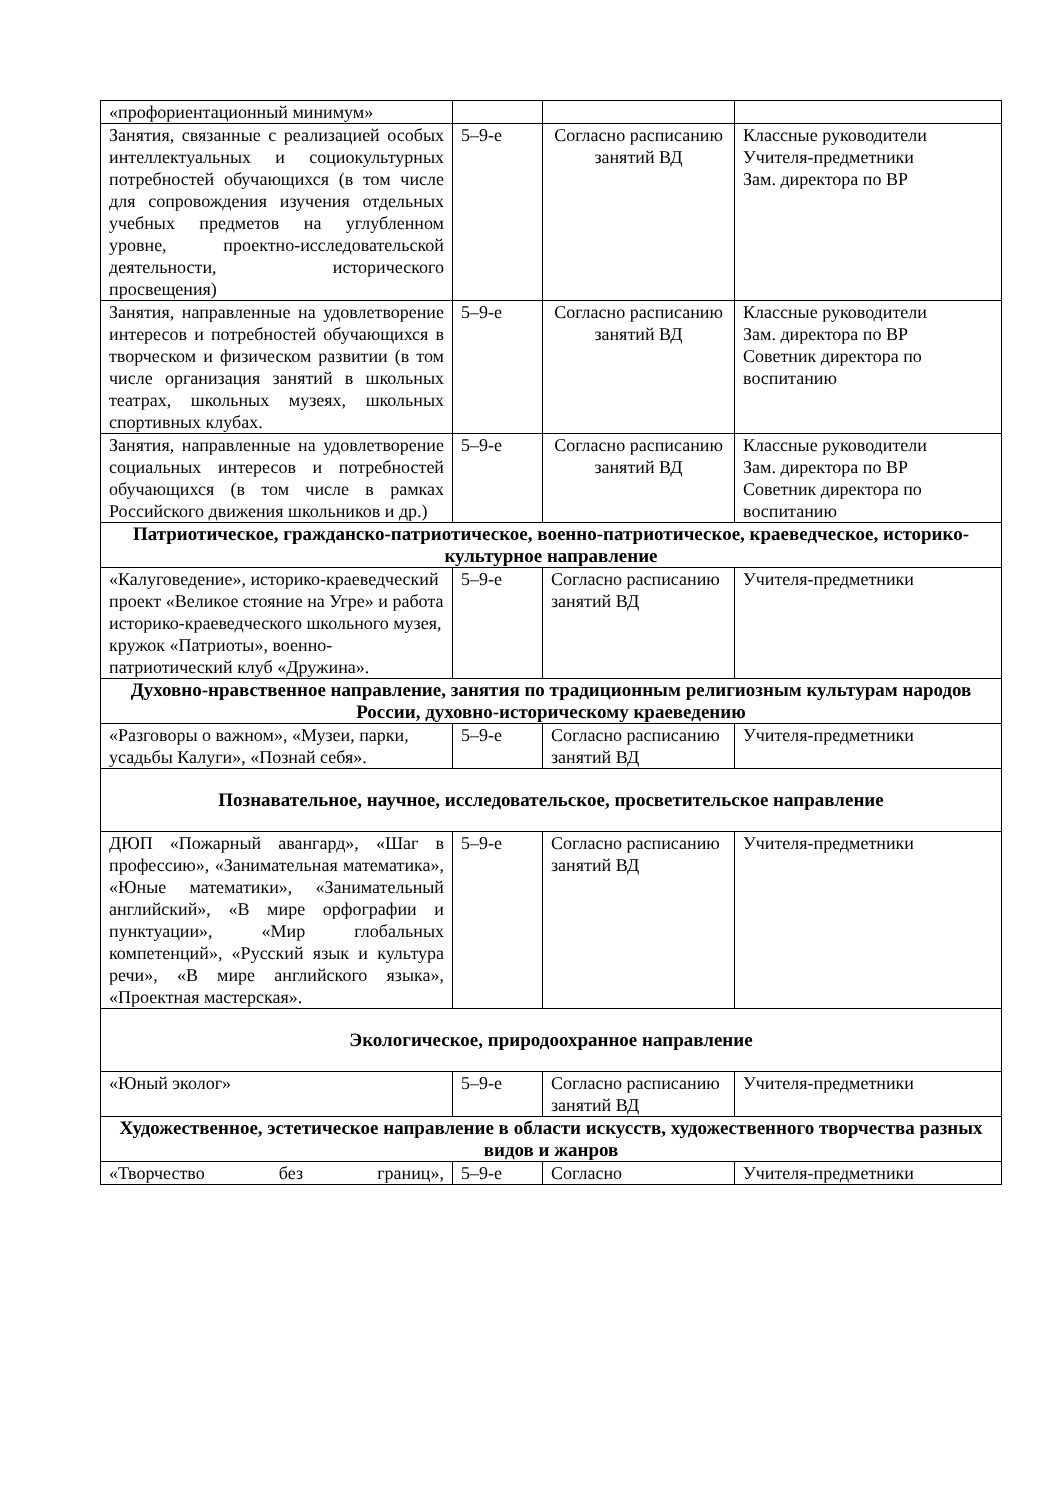| «профориентационный минимум» | | | |
| Занятия, связанные с реализацией особых интеллектуальных и социокультурных потребностей обучающихся (в том числе для сопровождения изучения отдельных учебных предметов на углубленном уровне, проектно-исследовательской деятельности, исторического просвещения) | 5–9-е | Согласно расписанию занятий ВД | Классные руководители Учителя-предметники Зам. директора по ВР |
| Занятия, направленные на удовлетворение интересов и потребностей обучающихся в творческом и физическом развитии (в том числе организация занятий в школьных театрах, школьных музеях, школьных спортивных клубах. | 5–9-е | Согласно расписанию занятий ВД | Классные руководители Зам. директора по ВР Советник директора по воспитанию |
| Занятия, направленные на удовлетворение социальных интересов и потребностей обучающихся (в том числе в рамках Российского движения школьников и др.) | 5–9-е | Согласно расписанию занятий ВД | Классные руководители Зам. директора по ВР Советник директора по воспитанию |
| Патриотическое, гражданско-патриотическое, военно-патриотическое, краеведческое, историко-культурное направление | | | |
| «Калуговедение», историко-краеведческий проект «Великое стояние на Угре» и работа историко-краеведческого школьного музея, кружок «Патриоты», военно-патриотический клуб «Дружина». | 5–9-е | Согласно расписанию занятий ВД | Учителя-предметники |
| Духовно-нравственное направление, занятия по традиционным религиозным культурам народов России, духовно-историческому краеведению | | | |
| «Разговоры о важном», «Музеи, парки, усадьбы Калуги», «Познай себя». | 5–9-е | Согласно расписанию занятий ВД | Учителя-предметники |
| Познавательное, научное, исследовательское, просветительское направление | | | |
| ДЮП «Пожарный авангард», «Шаг в профессию», «Занимательная математика», «Юные математики», «Занимательный английский», «В мире орфографии и пунктуации», «Мир глобальных компетенций», «Русский язык и культура речи», «В мире английского языка», «Проектная мастерская». | 5–9-е | Согласно расписанию занятий ВД | Учителя-предметники |
| Экологическое, природоохранное направление | | | |
| «Юный эколог» | 5–9-е | Согласно расписанию занятий ВД | Учителя-предметники |
| Художественное, эстетическое направление в области искусств, художественного творчества разных видов и жанров | | | |
| «Творчество без границ», | 5–9-е | Согласно | Учителя-предметники |